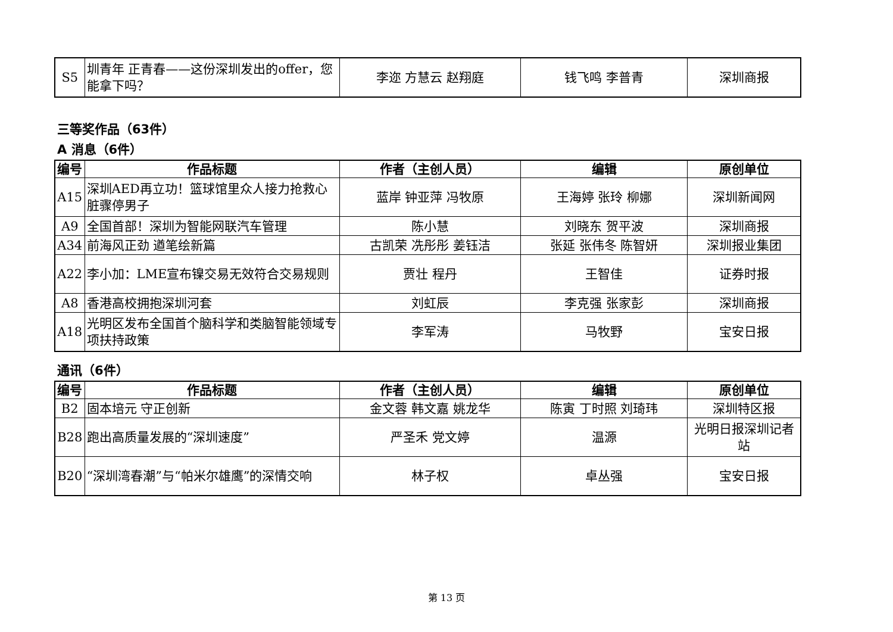| S5 | 圳青年 正青春——这份深圳发出的offer，您能拿下吗？ | 李迩 方慧云 赵翔庭 | 钱飞鸣 李普青 | 深圳商报 |
三等奖作品（63件）
A 消息（6件）
| 编号 | 作品标题 | 作者（主创人员） | 编辑 | 原创单位 |
| --- | --- | --- | --- | --- |
| A15 | 深圳AED再立功！篮球馆里众人接力抢救心脏骤停男子 | 蓝岸 钟亚萍 冯牧原 | 王海婷 张玲 柳娜 | 深圳新闻网 |
| A9 | 全国首部！深圳为智能网联汽车管理 | 陈小慧 | 刘晓东 贺平波 | 深圳商报 |
| A34 | 前海风正劲 遒笔绘新篇 | 古凯荣 冼彤彤 姜钰洁 | 张延 张伟冬 陈智妍 | 深圳报业集团 |
| A22 | 李小加：LME宣布镍交易无效符合交易规则 | 贾壮 程丹 | 王智佳 | 证券时报 |
| A8 | 香港高校拥抱深圳河套 | 刘虹辰 | 李克强 张家彭 | 深圳商报 |
| A18 | 光明区发布全国首个脑科学和类脑智能领域专项扶持政策 | 李军涛 | 马牧野 | 宝安日报 |
通讯（6件）
| 编号 | 作品标题 | 作者（主创人员） | 编辑 | 原创单位 |
| --- | --- | --- | --- | --- |
| B2 | 固本培元 守正创新 | 金文蓉 韩文嘉 姚龙华 | 陈寅 丁时照 刘琦玮 | 深圳特区报 |
| B28 | 跑出高质量发展的“深圳速度” | 严圣禾 党文婷 | 温源 | 光明日报深圳记者站 |
| B20 | “深圳湾春潮”与“帕米尔雄鹰”的深情交响 | 林子权 | 卓丛强 | 宝安日报 |
第 13 页